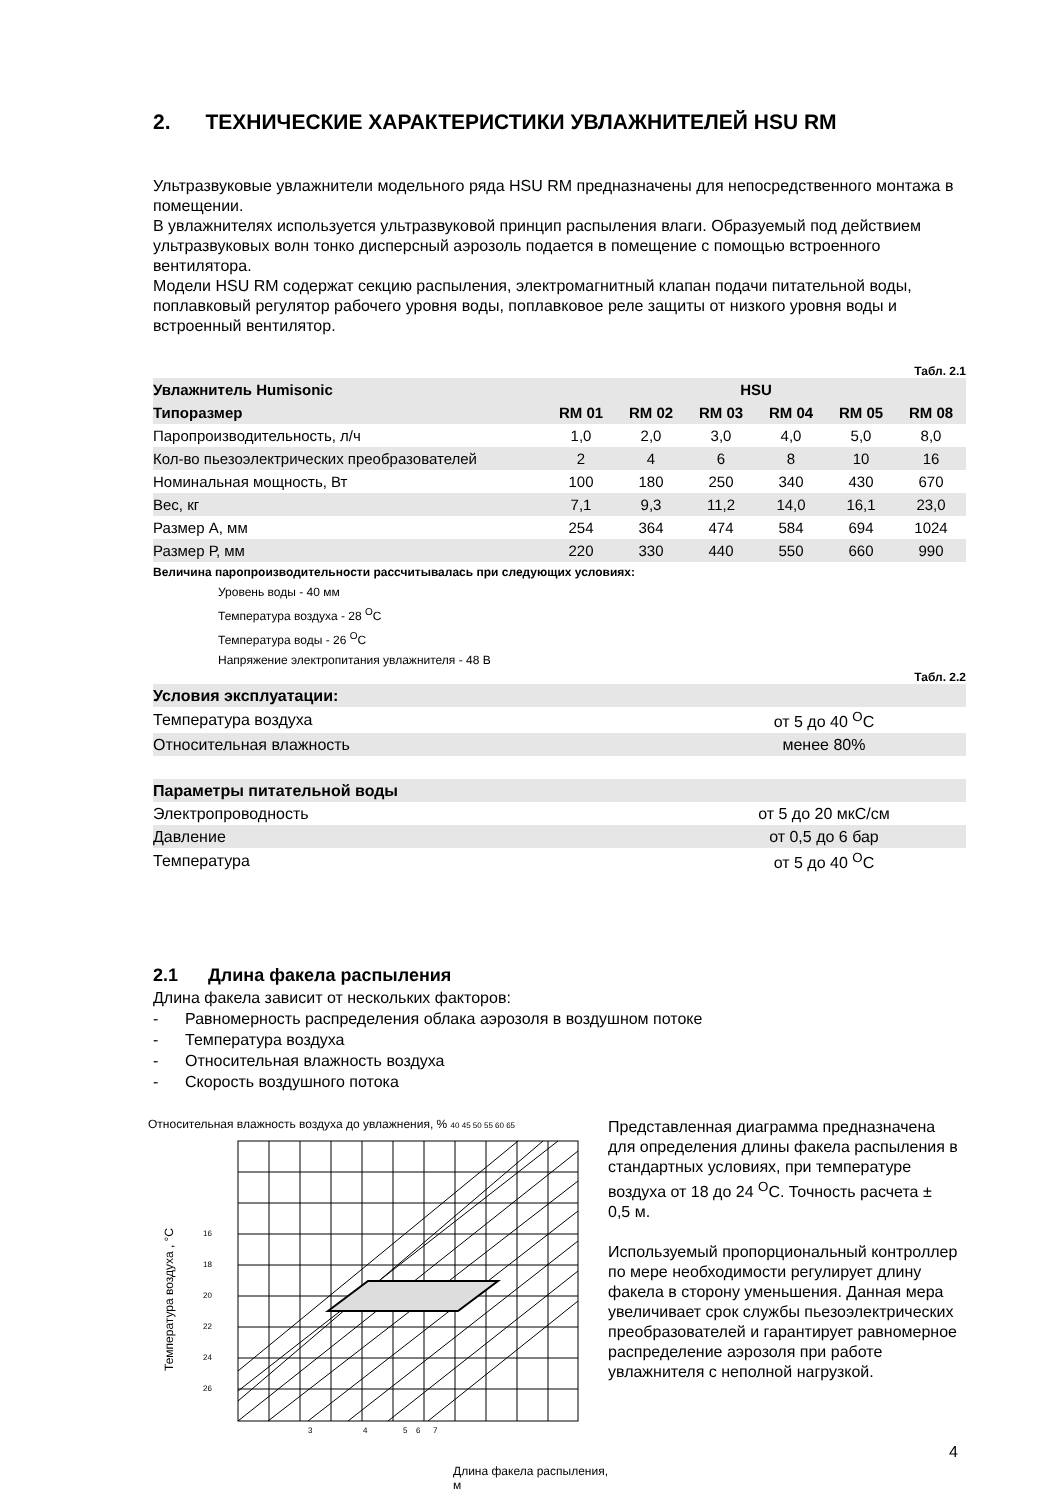2. ТЕХНИЧЕСКИЕ ХАРАКТЕРИСТИКИ УВЛАЖНИТЕЛЕЙ HSU RM
Ультразвуковые увлажнители модельного ряда HSU RM предназначены для непосредственного монтажа в помещении.
В увлажнителях используется ультразвуковой принцип распыления влаги. Образуемый под действием ультразвуковых волн тонко дисперсный аэрозоль подается в помещение с помощью встроенного вентилятора.
Модели HSU RM содержат секцию распыления, электромагнитный клапан подачи питательной воды, поплавковый регулятор рабочего уровня воды, поплавковое реле защиты от низкого уровня воды и встроенный вентилятор.
Табл. 2.1
| Увлажнитель Humisonic | HSU | | | | | |
| --- | --- | --- | --- | --- | --- | --- |
| Типоразмер | RM 01 | RM 02 | RM 03 | RM 04 | RM 05 | RM 08 |
| Паропроизводительность, л/ч | 1,0 | 2,0 | 3,0 | 4,0 | 5,0 | 8,0 |
| Кол-во пьезоэлектрических преобразователей | 2 | 4 | 6 | 8 | 10 | 16 |
| Номинальная мощность, Вт | 100 | 180 | 250 | 340 | 430 | 670 |
| Вес, кг | 7,1 | 9,3 | 11,2 | 14,0 | 16,1 | 23,0 |
| Размер А, мм | 254 | 364 | 474 | 584 | 694 | 1024 |
| Размер Р, мм | 220 | 330 | 440 | 550 | 660 | 990 |
Величина паропроизводительности рассчитывалась при следующих условиях:
Уровень воды - 40 мм
Температура воздуха - 28 <sup>O</sup>C
Температура воды - 26 <sup>O</sup>C
Напряжение электропитания увлажнителя - 48 В
Табл. 2.2
| Условия эксплуатации: | |
| Температура воздуха | от 5 до 40 <sup>O</sup>C |
| Относительная влажность | менее 80% |
| Параметры питательной воды | |
| Электропроводность | от 5 до 20 мкС/см |
| Давление | от 0,5 до 6 бар |
| Температура | от 5 до 40 <sup>O</sup>C |
2.1 Длина факела распыления
Длина факела зависит от нескольких факторов:
- Равномерность распределения облака аэрозоля в воздушном потоке
- Температура воздуха
- Относительная влажность воздуха
- Скорость воздушного потока
Относительная влажность воздуха до увлажнения, % 40 45 50 55 60 65
16
18
20
22
24
26
3
4
5
6
7
Температура воздуха , °C
Длина факела распыления, м
Представленная диаграмма предназначена для определения длины факела распыления в стандартных условиях, при температуре воздуха от 18 до 24 <sup>O</sup>C. Точность расчета ± 0,5 м.
Используемый пропорциональный контроллер по мере необходимости регулирует длину факела в сторону уменьшения. Данная мера увеличивает срок службы пьезоэлектрических преобразователей и гарантирует равномерное распределение аэрозоля при работе увлажнителя с неполной нагрузкой.
4